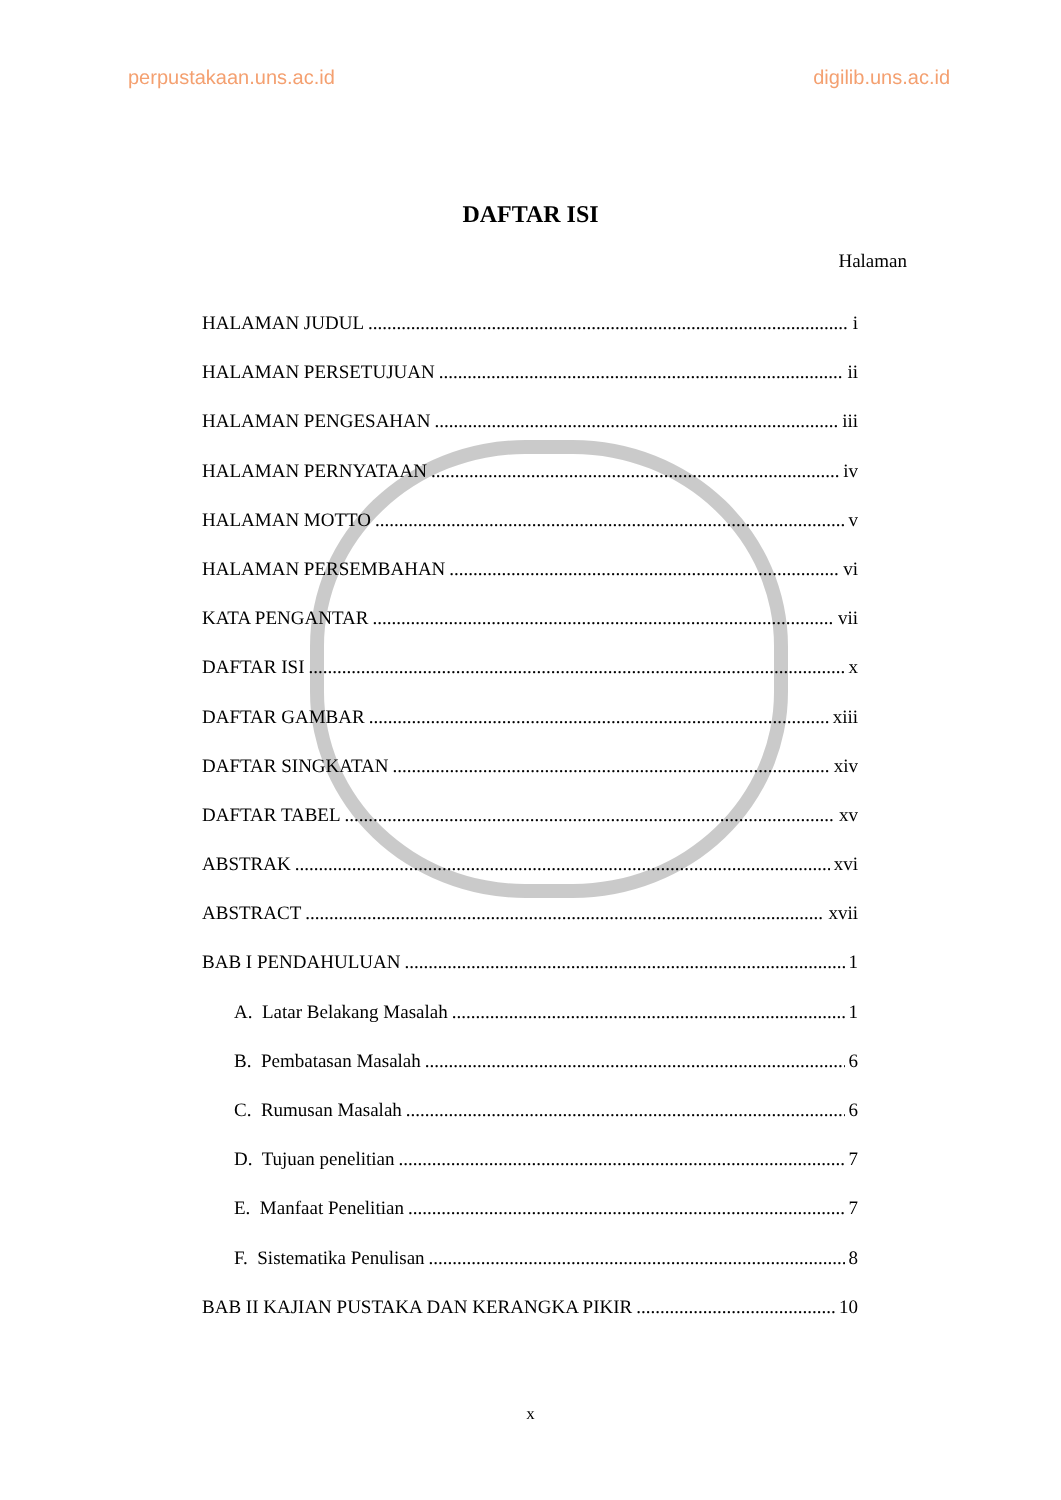perpustakaan.uns.ac.id digilib.uns.ac.id
DAFTAR ISI
Halaman
HALAMAN JUDUL i
HALAMAN PERSETUJUAN ii
HALAMAN PENGESAHAN iii
HALAMAN PERNYATAAN iv
HALAMAN MOTTO v
HALAMAN PERSEMBAHAN vi
KATA PENGANTAR vii
DAFTAR ISI x
DAFTAR GAMBAR xiii
DAFTAR SINGKATAN xiv
DAFTAR TABEL xv
ABSTRAK xvi
ABSTRACT xvii
BAB I PENDAHULUAN 1
A. Latar Belakang Masalah 1
B. Pembatasan Masalah 6
C. Rumusan Masalah 6
D. Tujuan penelitian 7
E. Manfaat Penelitian 7
F. Sistematika Penulisan 8
BAB II KAJIAN PUSTAKA DAN KERANGKA PIKIR 10
x